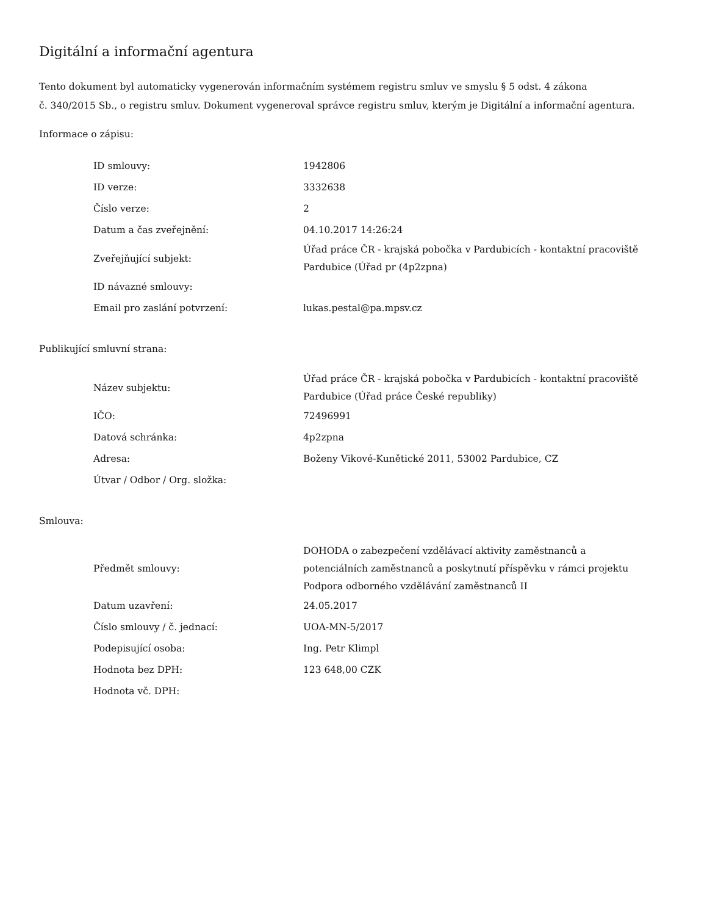Digitální a informační agentura
Tento dokument byl automaticky vygenerován informačním systémem registru smluv ve smyslu § 5 odst. 4 zákona
č. 340/2015 Sb., o registru smluv. Dokument vygeneroval správce registru smluv, kterým je Digitální a informační agentura.
Informace o zápisu:
| ID smlouvy: | 1942806 |
| ID verze: | 3332638 |
| Číslo verze: | 2 |
| Datum a čas zveřejnění: | 04.10.2017 14:26:24 |
| Zveřejňující subjekt: | Úřad práce ČR - krajská pobočka v Pardubicích - kontaktní pracoviště Pardubice (Úřad pr (4p2zpna) |
| ID návazné smlouvy: | |
| Email pro zaslání potvrzení: | lukas.pestal@pa.mpsv.cz |
Publikující smluvní strana:
| Název subjektu: | Úřad práce ČR - krajská pobočka v Pardubicích - kontaktní pracoviště Pardubice (Úřad práce České republiky) |
| IČO: | 72496991 |
| Datová schránka: | 4p2zpna |
| Adresa: | Boženy Vikové-Kunětické 2011, 53002 Pardubice, CZ |
| Útvar / Odbor / Org. složka: | |
Smlouva:
| Předmět smlouvy: | DOHODA o zabezpečení vzdělávací aktivity zaměstnanců a potenciálních zaměstnanců a poskytnutí příspěvku v rámci projektu Podpora odborného vzdělávání zaměstnanců II |
| Datum uzavření: | 24.05.2017 |
| Číslo smlouvy / č. jednací: | UOA-MN-5/2017 |
| Podepisující osoba: | Ing. Petr Klimpl |
| Hodnota bez DPH: | 123 648,00 CZK |
| Hodnota vč. DPH: | |